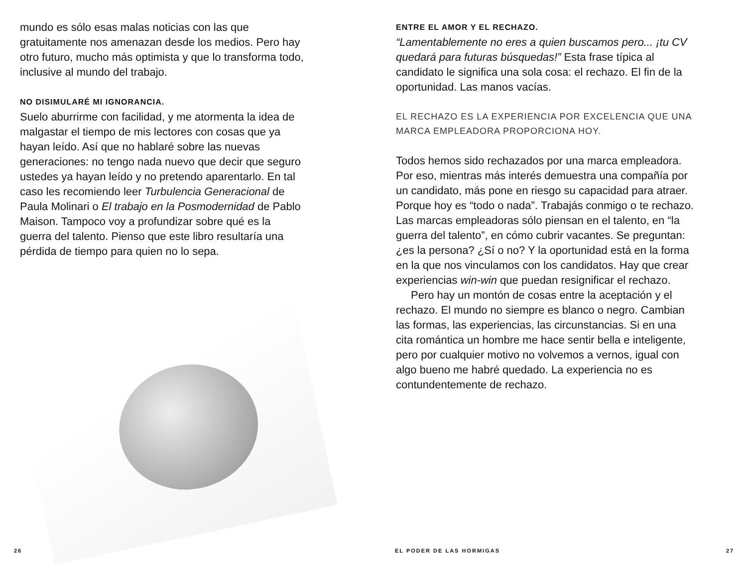mundo es sólo esas malas noticias con las que gratuitamente nos amenazan desde los medios. Pero hay otro futuro, mucho más optimista y que lo transforma todo, inclusive al mundo del trabajo.
NO DISIMULARÉ MI IGNORANCIA.
Suelo aburrirme con facilidad, y me atormenta la idea de malgastar el tiempo de mis lectores con cosas que ya hayan leído. Así que no hablaré sobre las nuevas generaciones: no tengo nada nuevo que decir que seguro ustedes ya hayan leído y no pretendo aparentarlo. En tal caso les recomiendo leer Turbulencia Generacional de Paula Molinari o El trabajo en la Posmodernidad de Pablo Maison. Tampoco voy a profundizar sobre qué es la guerra del talento. Pienso que este libro resultaría una pérdida de tiempo para quien no lo sepa.
ENTRE EL AMOR Y EL RECHAZO.
“Lamentablemente no eres a quien buscamos pero... ¡tu CV quedará para futuras búsquedas!” Esta frase típica al candidato le significa una sola cosa: el rechazo. El fin de la oportunidad. Las manos vacías.
EL RECHAZO ES LA EXPERIENCIA POR EXCELENCIA QUE UNA MARCA EMPLEADORA PROPORCIONA HOY.
Todos hemos sido rechazados por una marca empleadora. Por eso, mientras más interés demuestra una compañía por un candidato, más pone en riesgo su capacidad para atraer. Porque hoy es “todo o nada”. Trabajás conmigo o te rechazo. Las marcas empleadoras sólo piensan en el talento, en “la guerra del talento”, en cómo cubrir vacantes. Se preguntan: ¿es la persona? ¿Sí o no? Y la oportunidad está en la forma en la que nos vinculamos con los candidatos. Hay que crear experiencias win-win que puedan resignificar el rechazo.
Pero hay un montón de cosas entre la aceptación y el rechazo. El mundo no siempre es blanco o negro. Cambian las formas, las experiencias, las circunstancias. Si en una cita romántica un hombre me hace sentir bella e inteligente, pero por cualquier motivo no volvemos a vernos, igual con algo bueno me habré quedado. La experiencia no es contundentemente de rechazo.
26 EL PODER DE LAS HORMIGAS 27